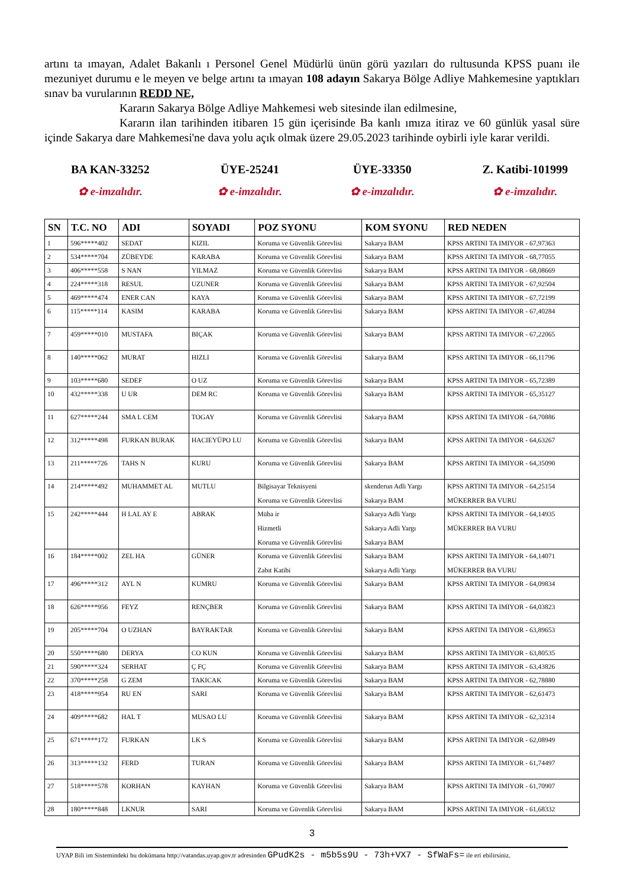artını ta ımayan, Adalet Bakanlı ı Personel Genel Müdürlü ünün görü yazıları do rultusunda KPSS puanı ile mezuniyet durumu e le meyen ve belge artını ta ımayan 108 adayın Sakarya Bölge Adliye Mahkemesine yaptıkları sınav ba vurularının REDD NE,
Kararın Sakarya Bölge Adliye Mahkemesi web sitesinde ilan edilmesine,
Kararın ilan tarihinden itibaren 15 gün içerisinde Ba kanlı ımıza itiraz ve 60 günlük yasal süre içinde Sakarya dare Mahkemesi'ne dava yolu açık olmak üzere 29.05.2023 tarihinde oybirli iyle karar verildi.
BA KAN-33252
✿ e-imzalıdır.
ÜYE-25241
✿ e-imzalıdır.
ÜYE-33350
✿ e-imzalıdır.
Z. Katibi-101999
✿ e-imzalıdır.
| SN | T.C. NO | ADI | SOYADI | POZ SYONU | KOM SYONU | RED NEDEN |
| --- | --- | --- | --- | --- | --- | --- |
| 1 | 596*****402 | SEDAT | KIZIL | Koruma ve Güvenlik Görevlisi | Sakarya BAM | KPSS ARTINI TA IMIYOR - 67,97363 |
| 2 | 534*****704 | ZÜBEYDE | KARABA | Koruma ve Güvenlik Görevlisi | Sakarya BAM | KPSS ARTINI TA IMIYOR - 68,77055 |
| 3 | 406*****558 | S NAN | YILMAZ | Koruma ve Güvenlik Görevlisi | Sakarya BAM | KPSS ARTINI TA IMIYOR - 68,08669 |
| 4 | 224*****318 | RESUL | UZUNER | Koruma ve Güvenlik Görevlisi | Sakarya BAM | KPSS ARTINI TA IMIYOR - 67,92504 |
| 5 | 469*****474 | ENER CAN | KAYA | Koruma ve Güvenlik Görevlisi | Sakarya BAM | KPSS ARTINI TA IMIYOR - 67,72199 |
| 6 | 115*****114 | KASIM | KARABA | Koruma ve Güvenlik Görevlisi | Sakarya BAM | KPSS ARTINI TA IMIYOR - 67,40284 |
| 7 | 459*****010 | MUSTAFA | BIÇAK | Koruma ve Güvenlik Görevlisi | Sakarya BAM | KPSS ARTINI TA IMIYOR - 67,22065 |
| 8 | 140*****062 | MURAT | HIZLI | Koruma ve Güvenlik Görevlisi | Sakarya BAM | KPSS ARTINI TA IMIYOR - 66,11796 |
| 9 | 103*****680 | SEDEF | O UZ | Koruma ve Güvenlik Görevlisi | Sakarya BAM | KPSS ARTINI TA IMIYOR - 65,72389 |
| 10 | 432*****338 | U UR | DEM RC | Koruma ve Güvenlik Görevlisi | Sakarya BAM | KPSS ARTINI TA IMIYOR - 65,35127 |
| 11 | 627*****244 | SMA L CEM | TOGAY | Koruma ve Güvenlik Görevlisi | Sakarya BAM | KPSS ARTINI TA IMIYOR - 64,70886 |
| 12 | 312*****498 | FURKAN BURAK | HACIEYÜPO LU | Koruma ve Güvenlik Görevlisi | Sakarya BAM | KPSS ARTINI TA IMIYOR - 64,63267 |
| 13 | 211*****726 | TAHS N | KURU | Koruma ve Güvenlik Görevlisi | Sakarya BAM | KPSS ARTINI TA IMIYOR - 64,35090 |
| 14 | 214*****492 | MUHAMMET AL | MUTLU | Bilgisayar Teknisyeni Koruma ve Güvenlik Görevlisi | skenderun Adli Yargı Sakarya BAM | KPSS ARTINI TA IMIYOR - 64,25154 MÜKERRER BA VURU |
| 15 | 242*****444 | H LAL AY E | ABRAK | Müba ir Hizmetli Koruma ve Güvenlik Görevlisi | Sakarya Adli Yargı Sakarya Adli Yargı Sakarya BAM | KPSS ARTINI TA IMIYOR - 64,14935 MÜKERRER BA VURU |
| 16 | 184*****002 | ZEL HA | GÜNER | Koruma ve Güvenlik Görevlisi Zabıt Katibi | Sakarya BAM Sakarya Adli Yargı | KPSS ARTINI TA IMIYOR - 64,14071 MÜKERRER BA VURU |
| 17 | 496*****312 | AYL N | KUMRU | Koruma ve Güvenlik Görevlisi | Sakarya BAM | KPSS ARTINI TA IMIYOR - 64,09834 |
| 18 | 626*****956 | FEYZ | RENÇBER | Koruma ve Güvenlik Görevlisi | Sakarya BAM | KPSS ARTINI TA IMIYOR - 64,03823 |
| 19 | 205*****704 | O UZHAN | BAYRAKTAR | Koruma ve Güvenlik Görevlisi | Sakarya BAM | KPSS ARTINI TA IMIYOR - 63,89653 |
| 20 | 550*****680 | DERYA | CO KUN | Koruma ve Güvenlik Görevlisi | Sakarya BAM | KPSS ARTINI TA IMIYOR - 63,80535 |
| 21 | 590*****324 | SERHAT | Ç FÇ | Koruma ve Güvenlik Görevlisi | Sakarya BAM | KPSS ARTINI TA IMIYOR - 63,43826 |
| 22 | 370*****258 | G ZEM | TAKICAK | Koruma ve Güvenlik Görevlisi | Sakarya BAM | KPSS ARTINI TA IMIYOR - 62,78880 |
| 23 | 418*****954 | RU EN | SARI | Koruma ve Güvenlik Görevlisi | Sakarya BAM | KPSS ARTINI TA IMIYOR - 62,61473 |
| 24 | 409*****682 | HAL T | MUSAO LU | Koruma ve Güvenlik Görevlisi | Sakarya BAM | KPSS ARTINI TA IMIYOR - 62,32314 |
| 25 | 671*****172 | FURKAN | LK S | Koruma ve Güvenlik Görevlisi | Sakarya BAM | KPSS ARTINI TA IMIYOR - 62,08949 |
| 26 | 313*****132 | FERD | TURAN | Koruma ve Güvenlik Görevlisi | Sakarya BAM | KPSS ARTINI TA IMIYOR - 61,74497 |
| 27 | 518*****578 | KORHAN | KAYHAN | Koruma ve Güvenlik Görevlisi | Sakarya BAM | KPSS ARTINI TA IMIYOR - 61,70907 |
| 28 | 180*****848 | LKNUR | SARI | Koruma ve Güvenlik Görevlisi | Sakarya BAM | KPSS ARTINI TA IMIYOR - 61,68332 |
3
UYAP Bili im Sistemindeki bu dokümana http://vatandas.uyap.gov.tr adresinden GPudK2s - m5b5s9U - 73h+VX7 - SfWaFs= ile eri ebilirsiniz.